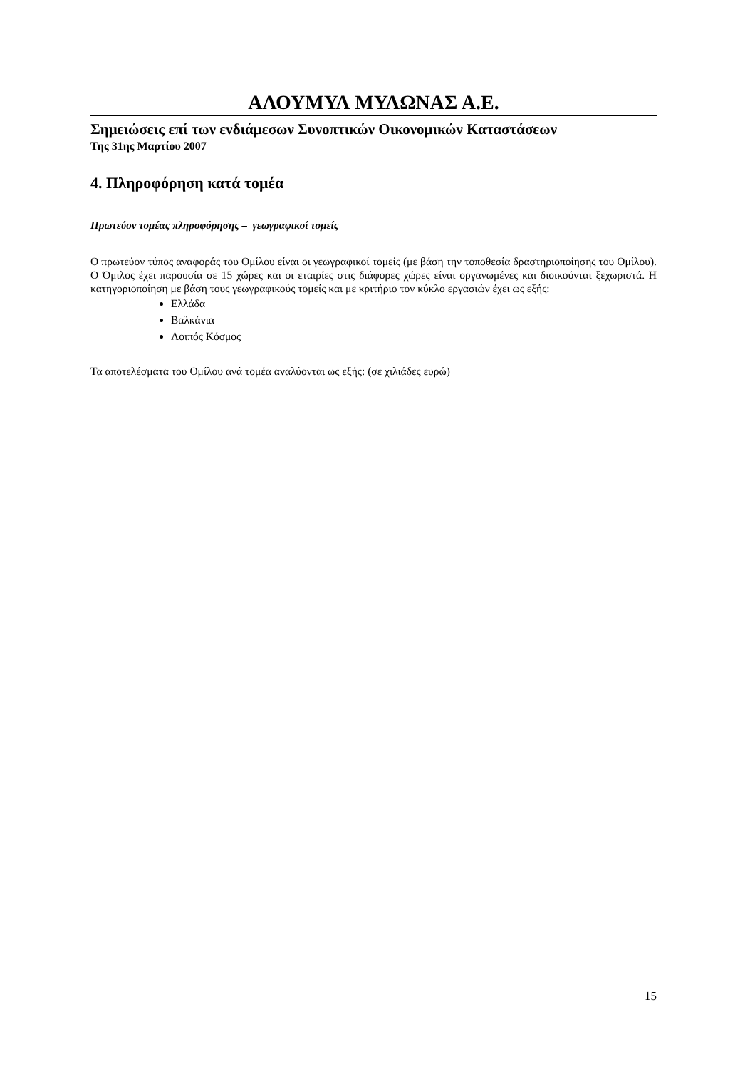ΑΛΟΥΜΥΛ ΜΥΛΩΝΑΣ Α.Ε.
Σημειώσεις επί των ενδιάμεσων Συνοπτικών Οικονομικών Καταστάσεων
Της 31ης Μαρτίου 2007
4. Πληροφόρηση κατά τομέα
Πρωτεύον τομέας πληροφόρησης – γεωγραφικοί τομείς
Ο πρωτεύον τύπος αναφοράς του Ομίλου είναι οι γεωγραφικοί τομείς (με βάση την τοποθεσία δραστηριοποίησης του Ομίλου). Ο Όμιλος έχει παρουσία σε 15 χώρες και οι εταιρίες στις διάφορες χώρες είναι οργανωμένες και διοικούνται ξεχωριστά. Η κατηγοριοποίηση με βάση τους γεωγραφικούς τομείς και με κριτήριο τον κύκλο εργασιών έχει ως εξής:
Ελλάδα
Βαλκάνια
Λοιπός Κόσμος
Τα αποτελέσματα του Ομίλου ανά τομέα αναλύονται ως εξής: (σε χιλιάδες ευρώ)
15